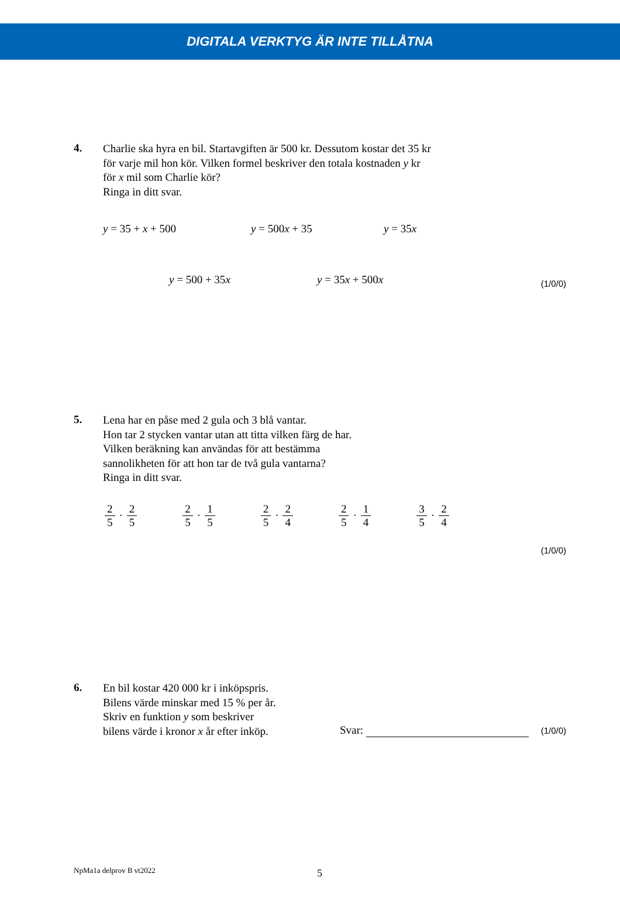DIGITALA VERKTYG ÄR INTE TILLÅTNA
4.
Charlie ska hyra en bil. Startavgiften är 500 kr. Dessutom kostar det 35 kr
för varje mil hon kör. Vilken formel beskriver den totala kostnaden y kr
för x mil som Charlie kör?
Ringa in ditt svar.
y = 35 + x + 500 y = 500x + 35 y = 35x
y = 500 + 35x y = 35x + 500x
(1/0/0)
5.
Lena har en påse med 2 gula och 3 blå vantar.
Hon tar 2 stycken vantar utan att titta vilken färg de har.
Vilken beräkning kan användas för att bestämma
sannolikheten för att hon tar de två gula vantarna?
Ringa in ditt svar.
2 5 · 2 5 2 5 · 1 5 2 5 · 2 4 2 5 · 1 4 3 5 · 2 4
(1/0/0)
6.
En bil kostar 420 000 kr i inköpspris.
Bilens värde minskar med 15 % per år.
Skriv en funktion y som beskriver
bilens värde i kronor x år efter inköp.
Svar: (1/0/0)
NpMa1a delprov B vt2022 5